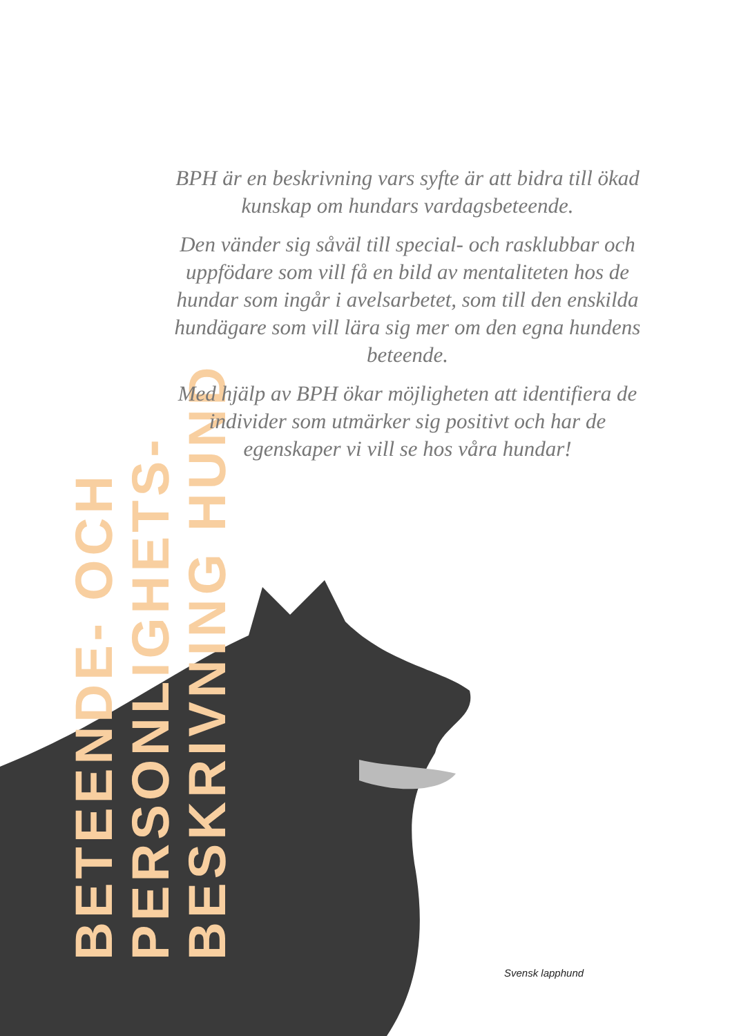BETEENDE- OCH PERSONLIGHETS-
BESKRIVNING HUND
BPH är en beskrivning vars syfte är att bidra till ökad kunskap om hundars vardagsbeteende.
Den vänder sig såväl till special- och rasklubbar och uppfödare som vill få en bild av mentaliteten hos de hundar som ingår i avelsarbetet, som till den enskilda hundägare som vill lära sig mer om den egna hundens beteende.
Med hjälp av BPH ökar möjligheten att identifiera de individer som utmärker sig positivt och har de egenskaper vi vill se hos våra hundar!
Svensk lapphund